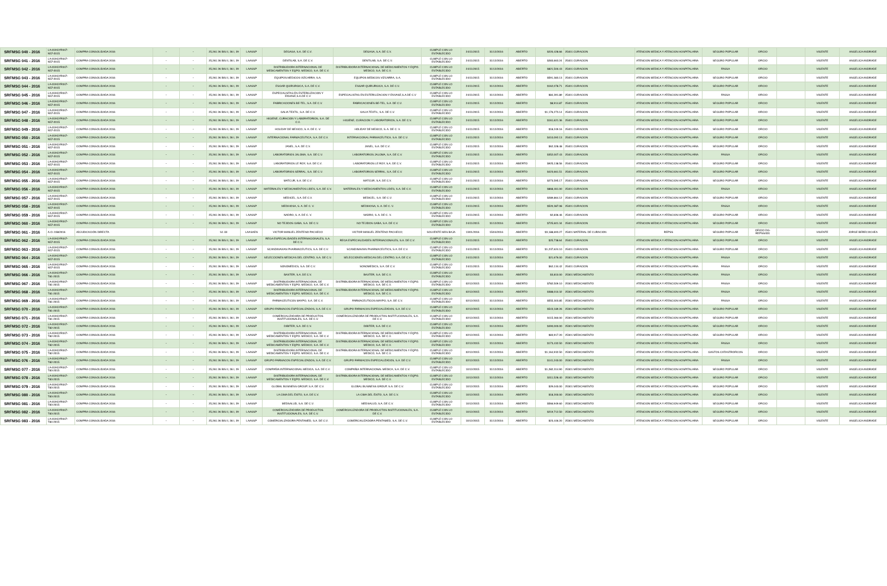| SRFMSG 040 - 2016 | LA-019GYR047-N57-2015 | COMPRA CONSOLIDADA 2016 | - | - | 25,261 26 BIS II, 28 I, 29 | LAASSP | DEGASA, S.A. DE C.V. | DEGASA, S.A. DE C.V. | CUMPLE CON LO ESTABLECIDO | 24/11/2015 | 31/12/2016 | ABIERTO | $220,428.66 | 25401 CURACION | ATENCION MEDICA Y ATENCION HOSPITALARIA | SEGURO POPULAR | OFICIO | | VIGENTE | ANGELICA ANDRADE |
| SRFMSG 041 - 2016 | LA-019GYR047-N57-2015 | COMPRA CONSOLIDADA 2016 | - | - | 25,261 26 BIS II, 28 I, 29 | LAASSP | DENTILAB, S.A. DE C.V. | DENTILAB, S.A. DE C.V. | CUMPLE CON LO ESTABLECIDO | 24/11/2015 | 31/12/2016 | ABIERTO | $283,663.24 | 25401 CURACION | ATENCION MEDICA Y ATENCION HOSPITALARIA | SEGURO POPULAR | OFICIO | | VIGENTE | ANGELICA ANDRADE |
| SRFMSG 042 - 2016 | LA-019GYR047-N57-2015 | COMPRA CONSOLIDADA 2016 | - | - | 25,261 26 BIS II, 28 I, 29 | LAASSP | DISTRIBUIDORA INTERNACIONAL DE MEDICAMENTOS Y EQPO. MEDICO, S.A. DE C.V. | DISTRIBUIDORA INTERNACIONAL DE MEDICAMENTOS Y EQPO. MEDICO, S.A. DE C.V. | CUMPLE CON LO ESTABLECIDO | 24/11/2015 | 31/12/2016 | ABIERTO | $821,500.43 | 25401 CURACION | ATENCION MEDICA Y ATENCION HOSPITALARIA | FASSA | OFICIO | | VIGENTE | ANGELICA ANDRADE |
| SRFMSG 043 - 2016 | LA-019GYR047-N57-2015 | COMPRA CONSOLIDADA 2016 | - | - | 25,261 26 BIS II, 28 I, 29 | LAASSP | EQUIPOS MEDICOS VIZCARRA, S.A. | EQUIPOS MEDICOS VIZCARRA, S.A. | CUMPLE CON LO ESTABLECIDO | 24/11/2015 | 31/12/2016 | ABIERTO | $591,383.13 | 25401 CURACION | ATENCION MEDICA Y ATENCION HOSPITALARIA | SEGURO POPULAR | OFICIO | | VIGENTE | ANGELICA ANDRADE |
| SRFMSG 044 - 2016 | LA-019GYR047-N57-2015 | COMPRA CONSOLIDADA 2016 | - | - | 25,261 26 BIS II, 28 I, 29 | LAASSP | ESGAR QUIRURGICA, S.A. DE C.V. | ESGAR QUIRURGICA, S.A. DE C.V. | CUMPLE CON LO ESTABLECIDO | 24/11/2015 | 31/12/2016 | ABIERTO | $162,078.71 | 25401 CURACION | ATENCION MEDICA Y ATENCION HOSPITALARIA | SEGURO POPULAR | OFICIO | | VIGENTE | ANGELICA ANDRADE |
| SRFMSG 045 - 2016 | LA-019GYR047-N57-2015 | COMPRA CONSOLIDADA 2016 | - | - | 25,261 26 BIS II, 28 I, 29 | LAASSP | ESPECIALISTAS EN ESTERILIZACION Y ENVASE,S.A.DE C.V | ESPECIALISTAS EN ESTERILIZACION Y ENVASE,S.A.DE C.V | CUMPLE CON LO ESTABLECIDO | 24/11/2015 | 31/12/2016 | ABIERTO | $84,391.89 | 25401 CURACION | ATENCION MEDICA Y ATENCION HOSPITALARIA | FASSA | OFICIO | | VIGENTE | ANGELICA ANDRADE |
| SRFMSG 046 - 2016 | LA-019GYR047-N57-2015 | COMPRA CONSOLIDADA 2016 | - | - | 25,261 26 BIS II, 28 I, 29 | LAASSP | FABRICACIONES BE-TEL, S.A. DE C.V. | FABRICACIONES BE-TEL, S.A. DE C.V. | CUMPLE CON LO ESTABLECIDO | 24/11/2015 | 31/12/2016 | ABIERTO | $8,914.87 | 25401 CURACION | ATENCION MEDICA Y ATENCION HOSPITALARIA | SEGURO POPULAR | OFICIO | | VIGENTE | ANGELICA ANDRADE |
| SRFMSG 047 - 2016 | LA-019GYR047-N57-2015 | COMPRA CONSOLIDADA 2016 | - | - | 25,261 26 BIS II, 28 I, 29 | LAASSP | GALIA TEXTIL, S.A. DE C.V. | GALIA TEXTIL, S.A. DE C.V. | CUMPLE CON LO ESTABLECIDO | 24/11/2015 | 31/12/2016 | ABIERTO | $1,176,273.14 | 25401 CURACION | ATENCION MEDICA Y ATENCION HOSPITALARIA | SEGURO POPULAR | OFICIO | | VIGENTE | ANGELICA ANDRADE |
| SRFMSG 048 - 2016 | LA-019GYR047-N57-2015 | COMPRA CONSOLIDADA 2016 | - | - | 25,261 26 BIS II, 28 I, 29 | LAASSP | HIGIENE, CURACION Y LABORATORIOS, S.A. DE C.V. | HIGIENE, CURACION Y LABORATORIOS, S.A. DE C.V. | CUMPLE CON LO ESTABLECIDO | 24/11/2015 | 31/12/2016 | ABIERTO | $161,621.36 | 25401 CURACION | ATENCION MEDICA Y ATENCION HOSPITALARIA | SEGURO POPULAR | OFICIO | | VIGENTE | ANGELICA ANDRADE |
| SRFMSG 049 - 2016 | LA-019GYR047-N57-2015 | COMPRA CONSOLIDADA 2016 | - | - | 25,261 26 BIS II, 28 I, 29 | LAASSP | HOLIDAY DE MEXICO, S. A. DE C. V. | HOLIDAY DE MEXICO, S. A. DE C. V. | CUMPLE CON LO ESTABLECIDO | 24/11/2015 | 31/12/2016 | ABIERTO | $18,249.16 | 25401 CURACION | ATENCION MEDICA Y ATENCION HOSPITALARIA | SEGURO POPULAR | OFICIO | | VIGENTE | ANGELICA ANDRADE |
| SRFMSG 050 - 2016 | LA-019GYR047-N57-2015 | COMPRA CONSOLIDADA 2016 | - | - | 25,261 26 BIS II, 28 I, 29 | LAASSP | INTERNACIONAL FARMACEUTICA, S.A. DE C.V. | INTERNACIONAL FARMACEUTICA, S.A. DE C.V. | CUMPLE CON LO ESTABLECIDO | 24/11/2015 | 31/12/2016 | ABIERTO | $410,092.13 | 25401 CURACION | ATENCION MEDICA Y ATENCION HOSPITALARIA | SEGURO POPULAR | OFICIO | | VIGENTE | ANGELICA ANDRADE |
| SRFMSG 051 - 2016 | LA-019GYR047-N57-2015 | COMPRA CONSOLIDADA 2016 | - | - | 25,261 26 BIS II, 28 I, 29 | LAASSP | JANEL, S.A. DE C.V. | JANEL, S.A. DE C.V. | CUMPLE CON LO ESTABLECIDO | 24/11/2015 | 31/12/2016 | ABIERTO | $62,328.48 | 25401 CURACION | ATENCION MEDICA Y ATENCION HOSPITALARIA | SEGURO POPULAR | OFICIO | | VIGENTE | ANGELICA ANDRADE |
| SRFMSG 052 - 2016 | LA-019GYR047-N57-2015 | COMPRA CONSOLIDADA 2016 | - | - | 25,261 26 BIS II, 28 I, 29 | LAASSP | LABORATORIOS JALOMA, S.A. DE C.V. | LABORATORIOS JALOMA, S.A. DE C.V. | CUMPLE CON LO ESTABLECIDO | 24/11/2015 | 31/12/2016 | ABIERTO | $352,007.43 | 25401 CURACION | ATENCION MEDICA Y ATENCION HOSPITALARIA | FASSA | OFICIO | | VIGENTE | ANGELICA ANDRADE |
| SRFMSG 053 - 2016 | LA-019GYR047-N57-2015 | COMPRA CONSOLIDADA 2016 | - | - | 25,261 26 BIS II, 28 I, 29 | LAASSP | LABORATORIOS LE ROY, S.A. DE C.V. | LABORATORIOS LE ROY, S.A. DE C.V. | CUMPLE CON LO ESTABLECIDO | 24/11/2015 | 31/12/2016 | ABIERTO | $925,138.56 | 25401 CURACION | ATENCION MEDICA Y ATENCION HOSPITALARIA | SEGURO POPULAR | OFICIO | | VIGENTE | ANGELICA ANDRADE |
| SRFMSG 054 - 2016 | LA-019GYR047-N57-2015 | COMPRA CONSOLIDADA 2016 | - | - | 25,261 26 BIS II, 28 I, 29 | LAASSP | LABORATORIOS SERRAL, S.A. DE C.V. | LABORATORIOS SERRAL, S.A. DE C.V. | CUMPLE CON LO ESTABLECIDO | 24/11/2015 | 31/12/2016 | ABIERTO | $423,661.51 | 25401 CURACION | ATENCION MEDICA Y ATENCION HOSPITALARIA | SEGURO POPULAR | OFICIO | | VIGENTE | ANGELICA ANDRADE |
| SRFMSG 055 - 2016 | LA-019GYR047-N57-2015 | COMPRA CONSOLIDADA 2016 | - | - | 25,261 26 BIS II, 28 I, 29 | LAASSP | MATCUR, S.A. DE C.V. | MATCUR, S.A. DE C.V. | CUMPLE CON LO ESTABLECIDO | 24/11/2015 | 31/12/2016 | ABIERTO | $273,595.17 | 25401 CURACION | ATENCION MEDICA Y ATENCION HOSPITALARIA | SEGURO POPULAR | OFICIO | | VIGENTE | ANGELICA ANDRADE |
| SRFMSG 056 - 2016 | LA-019GYR047-N57-2015 | COMPRA CONSOLIDADA 2016 | - | - | 25,261 26 BIS II, 28 I, 29 | LAASSP | MATERIALES Y MEDICAMENTOS LIDES, S.A. DE C.V. | MATERIALES Y MEDICAMENTOS LIDES, S.A. DE C.V. | CUMPLE CON LO ESTABLECIDO | 24/11/2015 | 31/12/2016 | ABIERTO | $868,461.00 | 25401 CURACION | ATENCION MEDICA Y ATENCION HOSPITALARIA | FASSA | OFICIO | | VIGENTE | ANGELICA ANDRADE |
| SRFMSG 057 - 2016 | LA-019GYR047-N57-2015 | COMPRA CONSOLIDADA 2016 | - | - | 25,261 26 BIS II, 28 I, 29 | LAASSP | MEDICEL, S.A. DE C.V. | MEDICEL, S.A. DE C.V. | CUMPLE CON LO ESTABLECIDO | 24/11/2015 | 31/12/2016 | ABIERTO | $289,864.12 | 25401 CURACION | ATENCION MEDICA Y ATENCION HOSPITALARIA | SEGURO POPULAR | OFICIO | | VIGENTE | ANGELICA ANDRADE |
| SRFMSG 058 - 2016 | LA-019GYR047-N57-2015 | COMPRA CONSOLIDADA 2016 | - | - | 25,261 26 BIS II, 28 I, 29 | LAASSP | MEDIHOSA, S. A. DE C. V. | MEDIHOSA, S. A. DE C. V. | CUMPLE CON LO ESTABLECIDO | 24/11/2015 | 31/12/2016 | ABIERTO | $520,387.08 | 25401 CURACION | ATENCION MEDICA Y ATENCION HOSPITALARIA | FASSA | OFICIO | | VIGENTE | ANGELICA ANDRADE |
| SRFMSG 059 - 2016 | LA-019GYR047-N57-2015 | COMPRA CONSOLIDADA 2016 | - | - | 25,261 26 BIS II, 28 I, 29 | LAASSP | NADRO, S. A. DE C. V. | NADRO, S. A. DE C. V. | CUMPLE CON LO ESTABLECIDO | 24/11/2015 | 31/12/2016 | ABIERTO | $2,836.46 | 25401 CURACION | ATENCION MEDICA Y ATENCION HOSPITALARIA | SEGURO POPULAR | OFICIO | | VIGENTE | ANGELICA ANDRADE |
| SRFMSG 060 - 2016 | LA-019GYR047-N57-2015 | COMPRA CONSOLIDADA 2016 | - | - | 25,261 26 BIS II, 28 I, 29 | LAASSP | NO TEJIDOS GABA, S.A. DE C.V. | NO TEJIDOS GABA, S.A. DE C.V. | CUMPLE CON LO ESTABLECIDO | 24/11/2015 | 31/12/2016 | ABIERTO | $725,601.34 | 25401 CURACION | ATENCION MEDICA Y ATENCION HOSPITALARIA | SEGURO POPULAR | OFICIO | | VIGENTE | ANGELICA ANDRADE |
| SRFMSG 061 - 2016 | A.O. 038/2016 | ADJUDICACIÓN DIRECTA | | | S1 XII | LAASAEN | VICTOR MANUEL ZENTENO PACHECO | VICTOR MANUEL ZENTENO PACHECO; | SOLVENTE MÁS BAJA | 13/01/2016 | 15/04/2016 | ABIERTO | $3,188,693.27 | 25401 MATERIAL DE CURACION | REPSS | SEGURO POPULAR | OFICIO DG-REPSS/001 | | VIGENTE | JORGE BERECOCHEA |
| SRFMSG 062 - 2016 | LA-019GYR047-N57-2015 | COMPRA CONSOLIDADA 2016 | - | - | 25,261 26 BIS II, 28 I, 29 | LAASSP | REGA ESPECIALIDADES INTERNACIONALES, S.A. DE C.V. | REGA ESPECIALIDADES INTERNACIONALES, S.A. DE C.V. | CUMPLE CON LO ESTABLECIDO | 24/11/2015 | 31/12/2016 | ABIERTO | $25,738.64 | 25401 CURACION | ATENCION MEDICA Y ATENCION HOSPITALARIA | SEGURO POPULAR | OFICIO | | VIGENTE | ANGELICA ANDRADE |
| SRFMSG 063 - 2016 | LA-019GYR047-N57-2015 | COMPRA CONSOLIDADA 2016 | - | - | 25,261 26 BIS II, 28 I, 29 | LAASSP | SCANDINAVIAN PHARMACEUTICS, S.A. DE C.V. | SCANDINAVIAN PHARMACEUTICS, S.A. DE C.V. | CUMPLE CON LO ESTABLECIDO | 24/11/2015 | 31/12/2016 | ABIERTO | $1,237,624.10 | 25401 CURACION | ATENCION MEDICA Y ATENCION HOSPITALARIA | SEGURO POPULAR | OFICIO | | VIGENTE | ANGELICA ANDRADE |
| SRFMSG 064 - 2016 | LA-019GYR047-N57-2015 | COMPRA CONSOLIDADA 2016 | - | - | 25,261 26 BIS II, 28 I, 29 | LAASSP | SELECCIONES MEDICAS DEL CENTRO, S.A. DE C.V. | SELECCIONES MEDICAS DEL CENTRO, S.A. DE C.V. | CUMPLE CON LO ESTABLECIDO | 24/11/2015 | 31/12/2016 | ABIERTO | $21,676.00 | 25401 CURACION | ATENCION MEDICA Y ATENCION HOSPITALARIA | FASSA | OFICIO | | VIGENTE | ANGELICA ANDRADE |
| SRFMSG 065 - 2016 | LA-019GYR047-N57-2015 | COMPRA CONSOLIDADA 2016 | - | - | 25,261 26 BIS II, 28 I, 29 | LAASSP | SONOMEDICS, S.A. DE C.V. | SONOMEDICS, S.A. DE C.V. | CUMPLE CON LO ESTABLECIDO | 24/11/2015 | 31/12/2016 | ABIERTO | $62,134.42 | 25401 CURACION | ATENCION MEDICA Y ATENCION HOSPITALARIA | FASSA | OFICIO | | VIGENTE | ANGELICA ANDRADE |
| SRFMSG 066 - 2016 | LA-019GYR047-T81-2015 | COMPRA CONSOLIDADA 2016 | - | - | 25,261 26 BIS II, 28 I, 29 | LAASSP | BAXTER, S.A. DE C.V. | BAXTER, S.A. DE C.V. | CUMPLE CON LO ESTABLECIDO | 02/12/2015 | 31/12/2016 | ABIERTO | $3,810.00 | 25301 MEDICAMENTO | ATENCION MEDICA Y ATENCION HOSPITALARIA | FASSA | OFICIO | | VIGENTE | ANGELICA ANDRADE |
| SRFMSG 067 - 2016 | LA-019GYR047-T81-2015 | COMPRA CONSOLIDADA 2016 | - | - | 25,261 26 BIS II, 28 I, 29 | LAASSP | DISTRIBUIDORA INTERNACIONAL DE MEDICAMENTOS Y EQPO. MEDICO, S.A. DE C.V. | DISTRIBUIDORA INTERNACIONAL DE MEDICAMENTOS Y EQPO. MEDICO, S.A. DE C.V. | CUMPLE CON LO ESTABLECIDO | 02/12/2015 | 31/12/2016 | ABIERTO | $782,509.10 | 25301 MEDICAMENTO | ATENCION MEDICA Y ATENCION HOSPITALARIA | FASSA | OFICIO | | VIGENTE | ANGELICA ANDRADE |
| SRFMSG 068 - 2016 | LA-019GYR047-T81-2015 | COMPRA CONSOLIDADA 2016 | - | - | 25,261 26 BIS II, 28 I, 29 | LAASSP | DISTRIBUIDORA INTERNACIONAL DE MEDICAMENTOS Y EQPO. MEDICO, S.A. DE C.V. | DISTRIBUIDORA INTERNACIONAL DE MEDICAMENTOS Y EQPO. MEDICO, S.A. DE C.V. | CUMPLE CON LO ESTABLECIDO | 02/12/2015 | 31/12/2016 | ABIERTO | $388,010.32 | 25301 MEDICAMENTO | ATENCION MEDICA Y ATENCION HOSPITALARIA | FASSA | OFICIO | | VIGENTE | ANGELICA ANDRADE |
| SRFMSG 069 - 2016 | LA-019GYR047-T81-2015 | COMPRA CONSOLIDADA 2016 | - | - | 25,261 26 BIS II, 28 I, 29 | LAASSP | FARMACEUTICOS MAYPO, S.A. DE C.V. | FARMACEUTICOS MAYPO, S.A. DE C.V. | CUMPLE CON LO ESTABLECIDO | 02/12/2015 | 31/12/2016 | ABIERTO | $555,303.85 | 25301 MEDICAMENTO | ATENCION MEDICA Y ATENCION HOSPITALARIA | FASSA | OFICIO | | VIGENTE | ANGELICA ANDRADE |
| SRFMSG 070 - 2016 | LA-019GYR047-T81-2015 | COMPRA CONSOLIDADA 2016 | - | - | 25,261 26 BIS II, 28 I, 29 | LAASSP | GRUPO FARMACOS ESPECIALIZADOS, S.A. DE C.V. | GRUPO FARMACOS ESPECIALIZADOS, S.A. DE C.V. | CUMPLE CON LO ESTABLECIDO | 02/12/2015 | 31/12/2016 | ABIERTO | $543,189.26 | 25301 MEDICAMENTO | ATENCION MEDICA Y ATENCION HOSPITALARIA | SEGURO POPULAR | OFICIO | | VIGENTE | ANGELICA ANDRADE |
| SRFMSG 071 - 2016 | LA-019GYR047-T81-2015 | COMPRA CONSOLIDADA 2016 | - | - | 25,261 26 BIS II, 28 I, 29 | LAASSP | COMERCIALIZADORA DE PRODUCTOS INSTITUCIONALES, S.A. DE C.V. | COMERCIALIZADORA DE PRODUCTOS INSTITUCIONALES, S.A. DE C.V. | CUMPLE CON LO ESTABLECIDO | 02/12/2015 | 31/12/2016 | ABIERTO | $115,360.00 | 25301 MEDICAMENTO | ATENCION MEDICA Y ATENCION HOSPITALARIA | SEGURO POPULAR | OFICIO | | VIGENTE | ANGELICA ANDRADE |
| SRFMSG 072 - 2016 | LA-019GYR047-T82-2015 | COMPRA CONSOLIDADA 2016 | - | - | 25,261 26 BIS II, 28 I, 29 | LAASSP | DIBITER, S.A. DE C.V. | DIBITER, S.A. DE C.V. | CUMPLE CON LO ESTABLECIDO | 02/12/2015 | 31/12/2016 | ABIERTO | $490,000.00 | 25301 MEDICAMENTO | ATENCION MEDICA Y ATENCION HOSPITALARIA | SEGURO POPULAR | OFICIO | | VIGENTE | ANGELICA ANDRADE |
| SRFMSG 073 - 2016 | LA-019GYR047-T82-2015 | COMPRA CONSOLIDADA 2016 | - | - | 25,261 26 BIS II, 28 I, 29 | LAASSP | DISTRIBUIDORA INTERNACIONAL DE MEDICAMENTOS Y EQPO. MEDICO, S.A. DE C.V. | DISTRIBUIDORA INTERNACIONAL DE MEDICAMENTOS Y EQPO. MEDICO, S.A. DE C.V. | CUMPLE CON LO ESTABLECIDO | 02/12/2015 | 31/12/2016 | ABIERTO | $83,917.20 | 25301 MEDICAMENTO | ATENCION MEDICA Y ATENCION HOSPITALARIA | SEGURO POPULAR | OFICIO | | VIGENTE | ANGELICA ANDRADE |
| SRFMSG 074 - 2016 | LA-019GYR047-T82-2015 | COMPRA CONSOLIDADA 2016 | - | - | 25,261 26 BIS II, 28 I, 29 | LAASSP | DISTRIBUIDORA INTERNACIONAL DE MEDICAMENTOS Y EQPO. MEDICO, S.A. DE C.V. | DISTRIBUIDORA INTERNACIONAL DE MEDICAMENTOS Y EQPO. MEDICO, S.A. DE C.V. | CUMPLE CON LO ESTABLECIDO | 02/12/2015 | 31/12/2016 | ABIERTO | $173,432.50 | 25301 MEDICAMENTO | ATENCION MEDICA Y ATENCION HOSPITALARIA | FASSA | OFICIO | | VIGENTE | ANGELICA ANDRADE |
| SRFMSG 075 - 2016 | LA-019GYR047-T82-2015 | COMPRA CONSOLIDADA 2016 | - | - | 25,261 26 BIS II, 28 I, 29 | LAASSP | DISTRIBUIDORA INTERNACIONAL DE MEDICAMENTOS Y EQPO. MEDICO, S.A. DE C.V. | DISTRIBUIDORA INTERNACIONAL DE MEDICAMENTOS Y EQPO. MEDICO, S.A. DE C.V. | CUMPLE CON LO ESTABLECIDO | 02/12/2015 | 31/12/2016 | ABIERTO | $1,164,932.50 | 25301 MEDICAMENTO | ATENCION MEDICA Y ATENCION HOSPITALARIA | GASTOS CATASTROFICOS | OFICIO | | VIGENTE | ANGELICA ANDRADE |
| SRFMSG 076 - 2016 | LA-019GYR047-T82-2015 | COMPRA CONSOLIDADA 2016 | - | - | 25,261 26 BIS II, 28 I, 29 | LAASSP | GRUPO FARMACOS ESPECIALIZADOS, S.A. DE C.V. | GRUPO FARMACOS ESPECIALIZADOS, S.A. DE C.V. | CUMPLE CON LO ESTABLECIDO | 02/12/2015 | 31/12/2016 | ABIERTO | $141,240.00 | 25301 MEDICAMENTO | ATENCION MEDICA Y ATENCION HOSPITALARIA | FASSA | OFICIO | | VIGENTE | ANGELICA ANDRADE |
| SRFMSG 077 - 2016 | LA-019GYR047-T83-2015 | COMPRA CONSOLIDADA 2016 | - | - | 25,261 26 BIS II, 28 I, 29 | LAASSP | COMPAÑIA INTERNACIONAL MEDICA, S.A. DE C.V. | COMPAÑIA INTERNACIONAL MEDICA, S.A. DE C.V. | CUMPLE CON LO ESTABLECIDO | 10/12/2015 | 31/12/2016 | ABIERTO | $1,282,314.90 | 25301 MEDICAMENTO | ATENCION MEDICA Y ATENCION HOSPITALARIA | SEGURO POPULAR | OFICIO | | VIGENTE | ANGELICA ANDRADE |
| SRFMSG 078 - 2016 | LA-019GYR047-T83-2015 | COMPRA CONSOLIDADA 2016 | - | - | 25,261 26 BIS II, 28 I, 29 | LAASSP | DISTRIBUIDORA INTERNACIONAL DE MEDICAMENTOS Y EQPO. MEDICO, S.A. DE C.V. | DISTRIBUIDORA INTERNACIONAL DE MEDICAMENTOS Y EQPO. MEDICO, S.A. DE C.V. | CUMPLE CON LO ESTABLECIDO | 10/12/2015 | 31/12/2016 | ABIERTO | $311,528.40 | 25301 MEDICAMENTO | ATENCION MEDICA Y ATENCION HOSPITALARIA | SEGURO POPULAR | OFICIO | | VIGENTE | ANGELICA ANDRADE |
| SRFMSG 079 - 2016 | LA-019GYR047-T83-2015 | COMPRA CONSOLIDADA 2016 | - | - | 25,261 26 BIS II, 28 I, 29 | LAASSP | GLOBAL BUSINESS GROUP, S.A. DE C.V. | GLOBAL BUSINESS GROUP, S.A. DE C.V. | CUMPLE CON LO ESTABLECIDO | 10/12/2015 | 31/12/2016 | ABIERTO | $29,040.00 | 25301 MEDICAMENTO | ATENCION MEDICA Y ATENCION HOSPITALARIA | SEGURO POPULAR | OFICIO | | VIGENTE | ANGELICA ANDRADE |
| SRFMSG 080 - 2016 | LA-019GYR047-T83-2015 | COMPRA CONSOLIDADA 2016 | - | - | 25,261 26 BIS II, 28 I, 29 | LAASSP | LA CIMA DEL ÉXITO, S.A. DE C.V. | LA CIMA DEL ÉXITO, S.A. DE C.V. | CUMPLE CON LO ESTABLECIDO | 10/12/2015 | 31/12/2016 | ABIERTO | $18,200.00 | 25301 MEDICAMENTO | ATENCION MEDICA Y ATENCION HOSPITALARIA | SEGURO POPULAR | OFICIO | | VIGENTE | ANGELICA ANDRADE |
| SRFMSG 081 - 2016 | LA-019GYR047-T83-2015 | COMPRA CONSOLIDADA 2016 | - | - | 25,261 26 BIS II, 28 I, 29 | LAASSP | MEDSALUD, S.A. DE C.V. | MEDSALUD, S.A. DE C.V. | CUMPLE CON LO ESTABLECIDO | 10/12/2015 | 31/12/2016 | ABIERTO | $566,949.60 | 25301 MEDICAMENTO | ATENCION MEDICA Y ATENCION HOSPITALARIA | SEGURO POPULAR | OFICIO | | VIGENTE | ANGELICA ANDRADE |
| SRFMSG 082 - 2016 | LA-019GYR047-T83-2015 | COMPRA CONSOLIDADA 2016 | - | - | 25,261 26 BIS II, 28 I, 29 | LAASSP | COMERCIALIZADORA DE PRODUCTOS INSTITUCIONALES, S.A. DE C.V. | COMERCIALIZADORA DE PRODUCTOS INSTITUCIONALES, S.A. DE C.V. | CUMPLE CON LO ESTABLECIDO | 10/12/2015 | 31/12/2016 | ABIERTO | $219,712.50 | 25301 MEDICAMENTO | ATENCION MEDICA Y ATENCION HOSPITALARIA | SEGURO POPULAR | OFICIO | | VIGENTE | ANGELICA ANDRADE |
| SRFMSG 083 - 2016 | LA-019GYR047-T84-2015 | COMPRA CONSOLIDADA 2016 | - | - | 25,261 26 BIS II, 28 I, 29 | LAASSP | COMERCIALIZADORA PENTAMED, S.A. DE C.V. | COMERCIALIZADORA PENTAMED, S.A. DE C.V. | CUMPLE CON LO ESTABLECIDO | 10/12/2015 | 31/12/2016 | ABIERTO | $23,446.20 | 25301 MEDICAMENTO | ATENCION MEDICA Y ATENCION HOSPITALARIA | SEGURO POPULAR | OFICIO | | VIGENTE | ANGELICA ANDRADE |